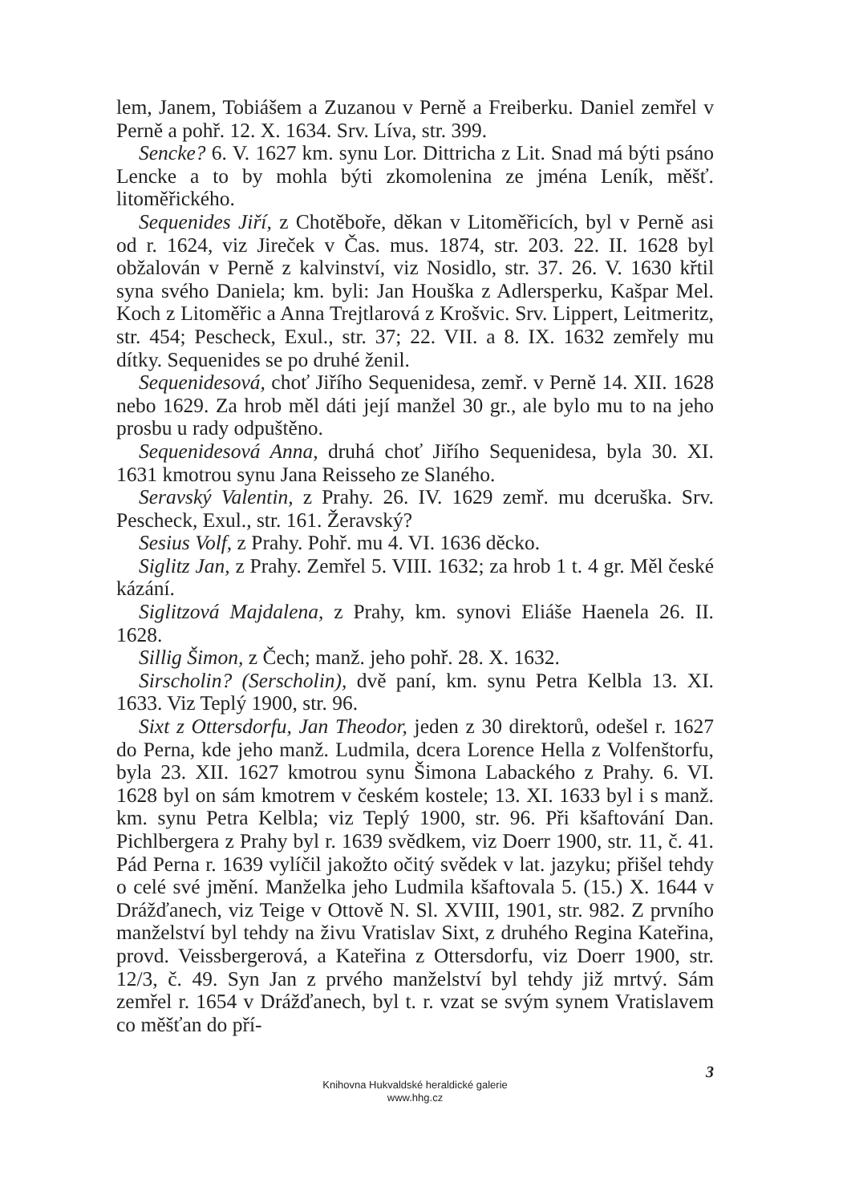lem, Janem, Tobiášem a Zuzanou v Perně a Freiberku. Daniel zemřel v Perně a pohř. 12. X. 1634. Srv. Líva, str. 399.
Sencke? 6. V. 1627 km. synu Lor. Dittricha z Lit. Snad má býti psáno Lencke a to by mohla býti zkomolenina ze jména Leník, měšť. litoměřického.
Sequenides Jiří, z Chotěboře, děkan v Litoměřicích, byl v Perně asi od r. 1624, viz Jireček v Čas. mus. 1874, str. 203. 22. II. 1628 byl obžalován v Perně z kalvinství, viz Nosidlo, str. 37. 26. V. 1630 křtil syna svého Daniela; km. byli: Jan Houška z Adlersperku, Kašpar Mel. Koch z Litoměřic a Anna Trejtlarová z Krošvic. Srv. Lippert, Leitmeritz, str. 454; Pescheck, Exul., str. 37; 22. VII. a 8. IX. 1632 zemřely mu dítky. Sequenides se po druhé ženil.
Sequenidesová, choť Jiřího Sequenidesa, zemř. v Perně 14. XII. 1628 nebo 1629. Za hrob měl dáti její manžel 30 gr., ale bylo mu to na jeho prosbu u rady odpuštěno.
Sequenidesová Anna, druhá choť Jiřího Sequenidesa, byla 30. XI. 1631 kmotrou synu Jana Reisseho ze Slaného.
Seravský Valentin, z Prahy. 26. IV. 1629 zemř. mu dceruška. Srv. Pescheck, Exul., str. 161. Žeravský?
Sesius Volf, z Prahy. Pohř. mu 4. VI. 1636 děcko.
Siglitz Jan, z Prahy. Zemřel 5. VIII. 1632; za hrob 1 t. 4 gr. Měl české kázání.
Siglitzová Majdalena, z Prahy, km. synovi Eliáše Haenela 26. II. 1628.
Sillig Šimon, z Čech; manž. jeho pohř. 28. X. 1632.
Sirscholin? (Serscholin), dvě paní, km. synu Petra Kelbla 13. XI. 1633. Viz Teplý 1900, str. 96.
Sixt z Ottersdorfu, Jan Theodor, jeden z 30 direktorů, odešel r. 1627 do Perna, kde jeho manž. Ludmila, dcera Lorence Hella z Volfenštorfu, byla 23. XII. 1627 kmotrou synu Šimona Labackého z Prahy. 6. VI. 1628 byl on sám kmotrem v českém kostele; 13. XI. 1633 byl i s manž. km. synu Petra Kelbla; viz Teplý 1900, str. 96. Při kšaftování Dan. Pichlbergera z Prahy byl r. 1639 svědkem, viz Doerr 1900, str. 11, č. 41. Pád Perna r. 1639 vylíčil jakožto očitý svědek v lat. jazyku; přišel tehdy o celé své jmění. Manželka jeho Ludmila kšaftovala 5. (15.) X. 1644 v Drážďanech, viz Teige v Ottově N. Sl. XVIII, 1901, str. 982. Z prvního manželství byl tehdy na živu Vratislav Sixt, z druhého Regina Kateřina, provd. Veissbergerová, a Kateřina z Ottersdorfu, viz Doerr 1900, str. 12/3, č. 49. Syn Jan z prvého manželství byl tehdy již mrtvý. Sám zemřel r. 1654 v Drážďanech, byl t. r. vzat se svým synem Vratislavem co měšťan do pří-
3
Knihovna Hukvaldské heraldické galerie
www.hhg.cz